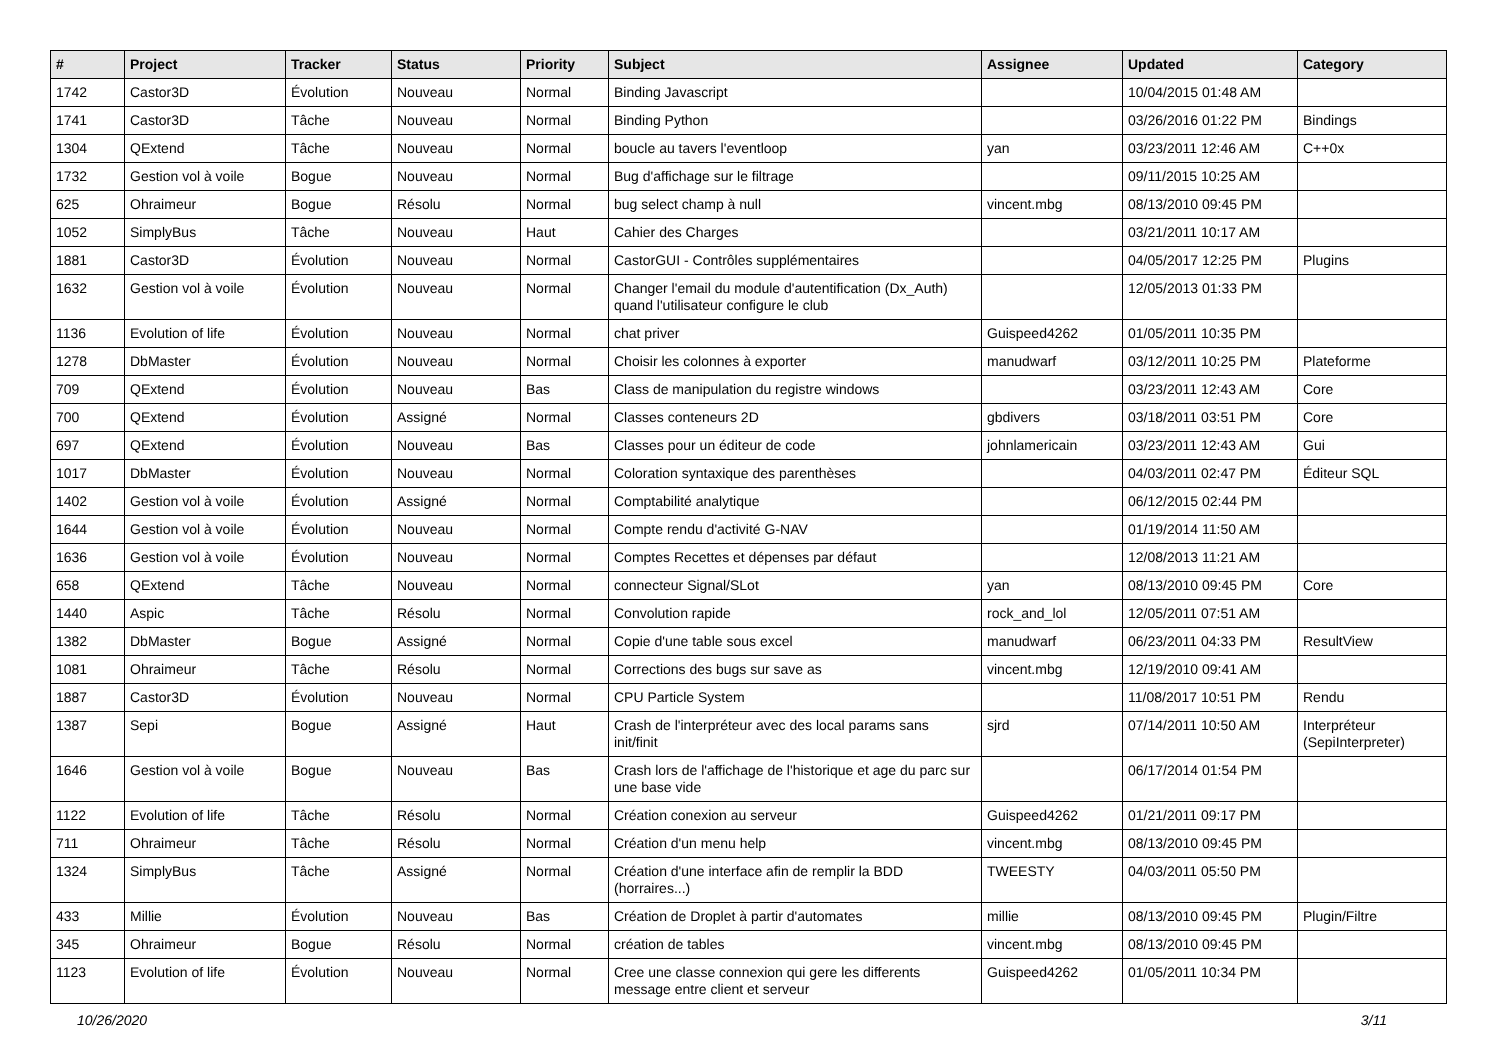| # | Project | Tracker | Status | Priority | Subject | Assignee | Updated | Category |
| --- | --- | --- | --- | --- | --- | --- | --- | --- |
| 1742 | Castor3D | Évolution | Nouveau | Normal | Binding Javascript | | 10/04/2015 01:48 AM | |
| 1741 | Castor3D | Tâche | Nouveau | Normal | Binding Python | | 03/26/2016 01:22 PM | Bindings |
| 1304 | QExtend | Tâche | Nouveau | Normal | boucle au tavers l'eventloop | yan | 03/23/2011 12:46 AM | C++0x |
| 1732 | Gestion vol à voile | Bogue | Nouveau | Normal | Bug d'affichage sur le filtrage | | 09/11/2015 10:25 AM | |
| 625 | Ohraimeur | Bogue | Résolu | Normal | bug select champ à null | vincent.mbg | 08/13/2010 09:45 PM | |
| 1052 | SimplyBus | Tâche | Nouveau | Haut | Cahier des Charges | | 03/21/2011 10:17 AM | |
| 1881 | Castor3D | Évolution | Nouveau | Normal | CastorGUI - Contrôles supplémentaires | | 04/05/2017 12:25 PM | Plugins |
| 1632 | Gestion vol à voile | Évolution | Nouveau | Normal | Changer l'email du module d'autentification (Dx_Auth) quand l'utilisateur configure le club | | 12/05/2013 01:33 PM | |
| 1136 | Evolution of life | Évolution | Nouveau | Normal | chat priver | Guispeed4262 | 01/05/2011 10:35 PM | |
| 1278 | DbMaster | Évolution | Nouveau | Normal | Choisir les colonnes à exporter | manudwarf | 03/12/2011 10:25 PM | Plateforme |
| 709 | QExtend | Évolution | Nouveau | Bas | Class de manipulation du registre windows | | 03/23/2011 12:43 AM | Core |
| 700 | QExtend | Évolution | Assigné | Normal | Classes conteneurs 2D | gbdivers | 03/18/2011 03:51 PM | Core |
| 697 | QExtend | Évolution | Nouveau | Bas | Classes pour un éditeur de code | johnlamericain | 03/23/2011 12:43 AM | Gui |
| 1017 | DbMaster | Évolution | Nouveau | Normal | Coloration syntaxique des parenthèses | | 04/03/2011 02:47 PM | Éditeur SQL |
| 1402 | Gestion vol à voile | Évolution | Assigné | Normal | Comptabilité analytique | | 06/12/2015 02:44 PM | |
| 1644 | Gestion vol à voile | Évolution | Nouveau | Normal | Compte rendu d'activité G-NAV | | 01/19/2014 11:50 AM | |
| 1636 | Gestion vol à voile | Évolution | Nouveau | Normal | Comptes Recettes et dépenses par défaut | | 12/08/2013 11:21 AM | |
| 658 | QExtend | Tâche | Nouveau | Normal | connecteur Signal/SLot | yan | 08/13/2010 09:45 PM | Core |
| 1440 | Aspic | Tâche | Résolu | Normal | Convolution rapide | rock_and_lol | 12/05/2011 07:51 AM | |
| 1382 | DbMaster | Bogue | Assigné | Normal | Copie d'une table sous excel | manudwarf | 06/23/2011 04:33 PM | ResultView |
| 1081 | Ohraimeur | Tâche | Résolu | Normal | Corrections des bugs sur save as | vincent.mbg | 12/19/2010 09:41 AM | |
| 1887 | Castor3D | Évolution | Nouveau | Normal | CPU Particle System | | 11/08/2017 10:51 PM | Rendu |
| 1387 | Sepi | Bogue | Assigné | Haut | Crash de l'interpréteur avec des local params sans init/finit | sjrd | 07/14/2011 10:50 AM | Interpréteur (SepiInterpreter) |
| 1646 | Gestion vol à voile | Bogue | Nouveau | Bas | Crash lors de l'affichage de l'historique et age du parc sur une base vide | | 06/17/2014 01:54 PM | |
| 1122 | Evolution of life | Tâche | Résolu | Normal | Création conexion au serveur | Guispeed4262 | 01/21/2011 09:17 PM | |
| 711 | Ohraimeur | Tâche | Résolu | Normal | Création d'un menu help | vincent.mbg | 08/13/2010 09:45 PM | |
| 1324 | SimplyBus | Tâche | Assigné | Normal | Création d'une interface afin de remplir la BDD (horraires...) | TWEESTY | 04/03/2011 05:50 PM | |
| 433 | Millie | Évolution | Nouveau | Bas | Création de Droplet à partir d'automates | millie | 08/13/2010 09:45 PM | Plugin/Filtre |
| 345 | Ohraimeur | Bogue | Résolu | Normal | création de tables | vincent.mbg | 08/13/2010 09:45 PM | |
| 1123 | Evolution of life | Évolution | Nouveau | Normal | Cree une classe connexion qui gere les differents message entre client et serveur | Guispeed4262 | 01/05/2011 10:34 PM | |
10/26/2020 3/11